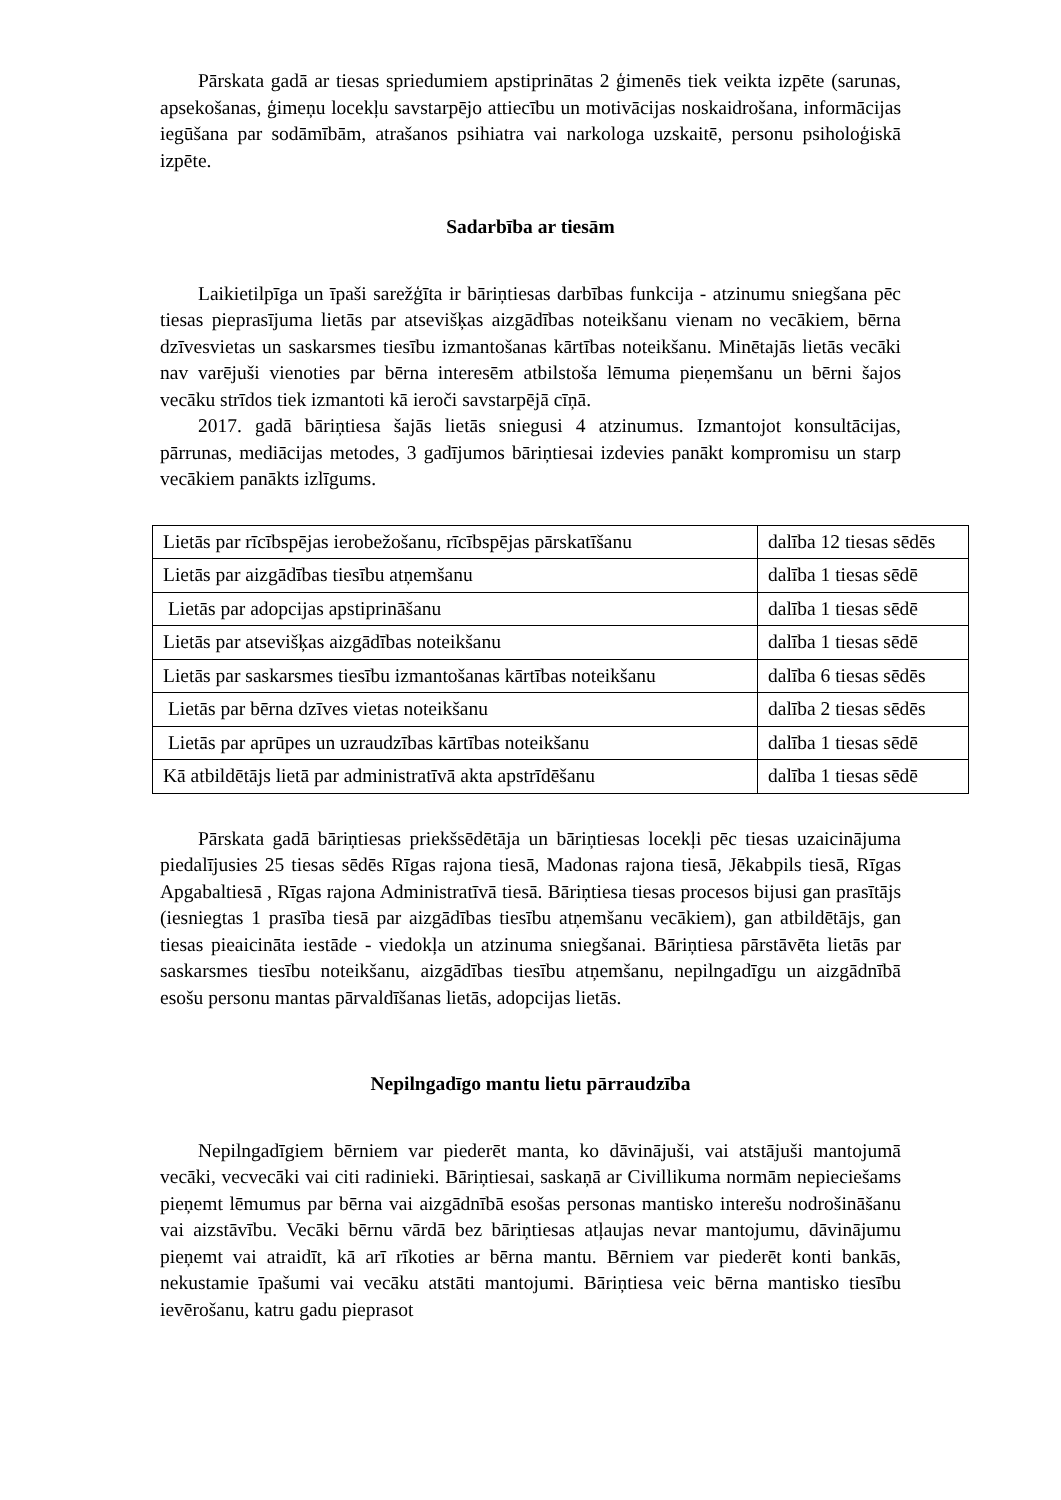Pārskata gadā ar tiesas spriedumiem apstiprinātas 2 ģimenēs tiek veikta izpēte (sarunas, apsekošanas, ģimeņu locekļu savstarpējo attiecību un motivācijas noskaidrošana, informācijas iegūšana par sodāmībām, atrašanos psihiatra vai narkologa uzskaitē, personu psiholoģiskā izpēte.
Sadarbība ar tiesām
Laikietilpīga un īpaši sarežģīta ir bāriņtiesas darbības funkcija - atzinumu sniegšana pēc tiesas pieprasījuma lietās par atsevišķas aizgādības noteikšanu vienam no vecākiem, bērna dzīvesvietas un saskarsmes tiesību izmantošanas kārtības noteikšanu. Minētajās lietās vecāki nav varējuši vienoties par bērna interesēm atbilstoša lēmuma pieņemšanu un bērni šajos vecāku strīdos tiek izmantoti kā ieroči savstarpējā cīņā.
2017. gadā bāriņtiesa šajās lietās sniegusi 4 atzinumus. Izmantojot konsultācijas, pārrunas, mediācijas metodes, 3 gadījumos bāriņtiesai izdevies panākt kompromisu un starp vecākiem panākts izlīgums.
| Lietās par rīcībspējas ierobežošanu, rīcībspējas pārskatīšanu | dalība 12 tiesas sēdēs |
| Lietās par aizgādības tiesību atņemšanu | dalība 1 tiesas sēdē |
| Lietās par adopcijas apstiprināšanu | dalība 1 tiesas sēdē |
| Lietās par atsevišķas aizgādības noteikšanu | dalība 1 tiesas sēdē |
| Lietās par saskarsmes tiesību izmantošanas kārtības noteikšanu | dalība 6 tiesas sēdēs |
| Lietās par bērna dzīves vietas noteikšanu | dalība 2 tiesas sēdēs |
| Lietās par aprūpes un uzraudzības kārtības noteikšanu | dalība 1 tiesas sēdē |
| Kā atbildētājs lietā par administratīvā akta apstrīdēšanu | dalība 1 tiesas sēdē |
Pārskata gadā bāriņtiesas priekšsēdētāja un bāriņtiesas locekļi pēc tiesas uzaicinājuma piedalījusies 25 tiesas sēdēs Rīgas rajona tiesā, Madonas rajona tiesā, Jēkabpils tiesā, Rīgas Apgabaltiesā , Rīgas rajona Administratīvā tiesā. Bāriņtiesa tiesas procesos bijusi gan prasītājs (iesniegtas 1 prasība tiesā par aizgādības tiesību atņemšanu vecākiem), gan atbildētājs, gan tiesas pieaicināta iestāde - viedokļa un atzinuma sniegšanai. Bāriņtiesa pārstāvēta lietās par saskarsmes tiesību noteikšanu, aizgādības tiesību atņemšanu, nepilngadīgu un aizgādnībā esošu personu mantas pārvaldīšanas lietās, adopcijas lietās.
Nepilngadīgo mantu lietu pārraudzība
Nepilngadīgiem bērniem var piederēt manta, ko dāvinājuši, vai atstājuši mantojumā vecāki, vecvecāki vai citi radinieki. Bāriņtiesai, saskaņā ar Civillikuma normām nepieciešams pieņemt lēmumus par bērna vai aizgādnībā esošas personas mantisko interešu nodrošināšanu vai aizstāvību. Vecāki bērnu vārdā bez bāriņtiesas atļaujas nevar mantojumu, dāvinājumu pieņemt vai atraidīt, kā arī rīkoties ar bērna mantu. Bērniem var piederēt konti bankās, nekustamie īpašumi vai vecāku atstāti mantojumi. Bāriņtiesa veic bērna mantisko tiesību ievērošanu, katru gadu pieprasot